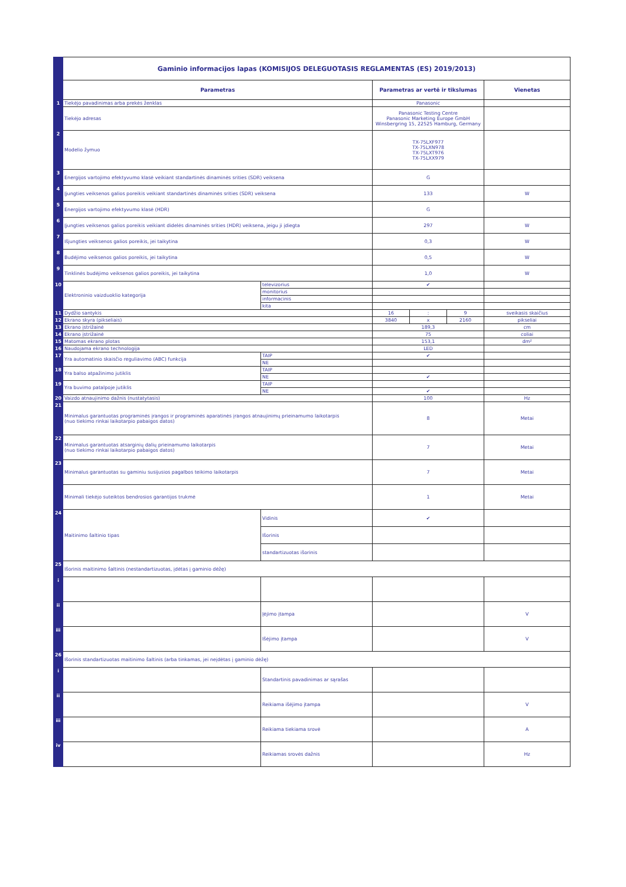| | Gaminio informacijos lapas (KOMISIJOS DELEGUOTASIS REGLAMENTAS (ES) 2019/2013) | | | | | |
| | Parametras | | Parametras ar vertė ir tikslumas | | | Vienetas |
| 1 | Tiekėjo pavadinimas arba prekės ženklas | | Panasonic | | | |
| | Tiekėjo adresas | | Panasonic Testing Centre Panasonic Marketing Europe GmbH Winsbergring 15, 22525 Hamburg, Germany | | | |
| 2 | Modelio žymuo | | TX-75LXF977 TX-75LXN978 TX-75LXT976 TX-75LXX979 | | | |
| 3 | Energijos vartojimo efektyvumo klasė veikiant standartinės dinaminės srities (SDR) veiksena | | G | | | |
| 4 | Įjungties veiksenos galios poreikis veikiant standartinės dinaminės srities (SDR) veiksena | | 133 | | | W |
| 5 | Energijos vartojimo efektyvumo klasė (HDR) | | G | | | |
| 6 | Įjungties veiksenos galios poreikis veikiant didelės dinaminės srities (HDR) veiksena, jeigu ji įdiegta | | 297 | | | W |
| 7 | Išjungties veiksenos galios poreikis, jei taikytina | | 0,3 | | | W |
| 8 | Budėjimo veiksenos galios poreikis, jei taikytina | | 0,5 | | | W |
| 9 | Tinklinės budėjimo veiksenos galios poreikis, jei taikytina | | 1,0 | | | W |
| 10 | Elektroninio vaizduoklio kategorija | televizorius | ✔ | | | |
| | | monitorius | | | | |
| | | informacinis | | | | |
| | | kita | | | | |
| 11 | Dydžio santykis | | 16 | : | 9 | sveikasis skaičius |
| 12 | Ekrano skyra (pikseliais) | | 3840 | x | 2160 | pikseliai |
| 13 | Ekrano įstrižainė | | 189,3 | | | cm |
| 14 | Ekrano įstrižainė | | 75 | | | coliai |
| 15 | Matomas ekrano plotas | | 153,1 | | | dm² |
| 16 | Naudojama ekrano technologija | | LED | | | |
| 17 | Yra automatinio skaisčio reguliavimo (ABC) funkcija | TAIP | ✔ | | | |
| | | NE | | | | |
| 18 | Yra balso atpažinimo jutiklis | TAIP | | | | |
| | | NE | ✔ | | | |
| 19 | Yra buvimo patalpoje jutiklis | TAIP | | | | |
| | | NE | ✔ | | | |
| 20 | Vaizdo atnaujinimo dažnis (nustatytasis) | | 100 | | | Hz |
| 21 | Minimalus garantuotas programinės įrangos ir programinės aparatinės įrangos atnaujinimų prieinamumo laikotarpis (nuo tiekimo rinkai laikotarpio pabaigos datos) | | 8 | | | Metai |
| 22 | Minimalus garantuotas atsarginių dalių prieinamumo laikotarpis (nuo tiekimo rinkai laikotarpio pabaigos datos) | | 7 | | | Metai |
| 23 | Minimalus garantuotas su gaminiu susijusios pagalbos teikimo laikotarpis | | 7 | | | Metai |
| | Minimali tiekėjo suteiktos bendrosios garantijos trukmė | | 1 | | | Metai |
| 24 | Maitinimo šaltinio tipas | Vidinis | ✔ | | | |
| | | Išorinis | | | | |
| | | standartizuotas išorinis | | | | |
| 25 | Išorinis maitinimo šaltinis (nestandartizuotas, įdėtas į gaminio dėžę) | | | | | |
| i | | | | | | |
| ii | | Įėjimo įtampa | | | | V |
| iii | | Išėjimo įtampa | | | | V |
| 26 | Išorinis standartizuotas maitinimo šaltinis (arba tinkamas, jei neįdėtas į gaminio dėžę) | | | | | |
| i | | Standartinis pavadinimas ar sąrašas | | | | |
| ii | | Reikiama išėjimo įtampa | | | | V |
| iii | | Reikiama tiekiama srovė | | | | A |
| iv | | Reikiamas srovės dažnis | | | | Hz |